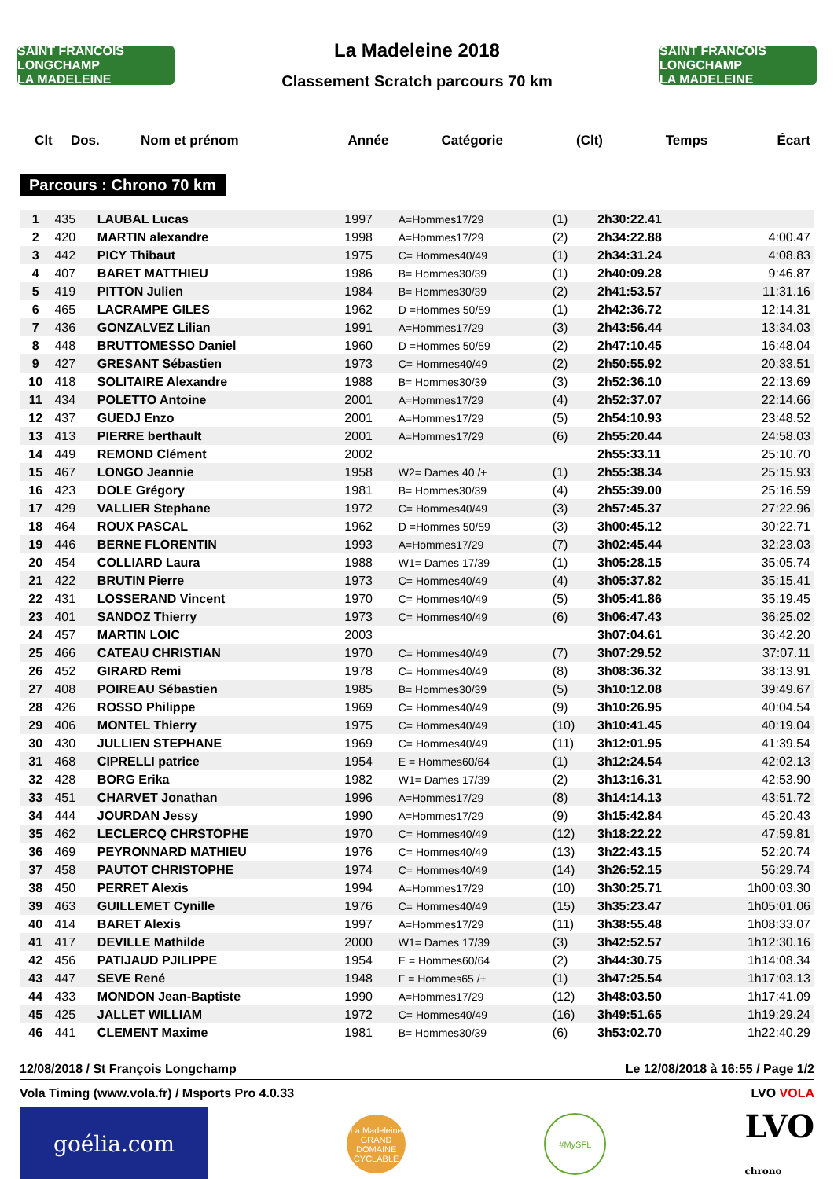SAINT FRANCOIS LONGCHAMP
LA MADELEINE
La Madeleine 2018
Classement Scratch parcours 70 km
SAINT FRANCOIS LONGCHAMP
LA MADELEINE
| Clt | Dos. | Nom et prénom | Année | Catégorie | (Clt) | Temps | Écart |
| --- | --- | --- | --- | --- | --- | --- | --- |
Parcours : Chrono 70 km
| 1 | 435 | LAUBAL Lucas | 1997 | A=Hommes17/29 | (1) | 2h30:22.41 | |
| 2 | 420 | MARTIN alexandre | 1998 | A=Hommes17/29 | (2) | 2h34:22.88 | 4:00.47 |
| 3 | 442 | PICY Thibaut | 1975 | C= Hommes40/49 | (1) | 2h34:31.24 | 4:08.83 |
| 4 | 407 | BARET MATTHIEU | 1986 | B= Hommes30/39 | (1) | 2h40:09.28 | 9:46.87 |
| 5 | 419 | PITTON Julien | 1984 | B= Hommes30/39 | (2) | 2h41:53.57 | 11:31.16 |
| 6 | 465 | LACRAMPE GILES | 1962 | D =Hommes 50/59 | (1) | 2h42:36.72 | 12:14.31 |
| 7 | 436 | GONZALVEZ Lilian | 1991 | A=Hommes17/29 | (3) | 2h43:56.44 | 13:34.03 |
| 8 | 448 | BRUTTOMESSO Daniel | 1960 | D =Hommes 50/59 | (2) | 2h47:10.45 | 16:48.04 |
| 9 | 427 | GRESANT Sébastien | 1973 | C= Hommes40/49 | (2) | 2h50:55.92 | 20:33.51 |
| 10 | 418 | SOLITAIRE Alexandre | 1988 | B= Hommes30/39 | (3) | 2h52:36.10 | 22:13.69 |
| 11 | 434 | POLETTO Antoine | 2001 | A=Hommes17/29 | (4) | 2h52:37.07 | 22:14.66 |
| 12 | 437 | GUEDJ Enzo | 2001 | A=Hommes17/29 | (5) | 2h54:10.93 | 23:48.52 |
| 13 | 413 | PIERRE berthault | 2001 | A=Hommes17/29 | (6) | 2h55:20.44 | 24:58.03 |
| 14 | 449 | REMOND Clément | 2002 | | | 2h55:33.11 | 25:10.70 |
| 15 | 467 | LONGO Jeannie | 1958 | W2= Dames 40 /+ | (1) | 2h55:38.34 | 25:15.93 |
| 16 | 423 | DOLE Grégory | 1981 | B= Hommes30/39 | (4) | 2h55:39.00 | 25:16.59 |
| 17 | 429 | VALLIER Stephane | 1972 | C= Hommes40/49 | (3) | 2h57:45.37 | 27:22.96 |
| 18 | 464 | ROUX PASCAL | 1962 | D =Hommes 50/59 | (3) | 3h00:45.12 | 30:22.71 |
| 19 | 446 | BERNE FLORENTIN | 1993 | A=Hommes17/29 | (7) | 3h02:45.44 | 32:23.03 |
| 20 | 454 | COLLIARD Laura | 1988 | W1= Dames 17/39 | (1) | 3h05:28.15 | 35:05.74 |
| 21 | 422 | BRUTIN Pierre | 1973 | C= Hommes40/49 | (4) | 3h05:37.82 | 35:15.41 |
| 22 | 431 | LOSSERAND Vincent | 1970 | C= Hommes40/49 | (5) | 3h05:41.86 | 35:19.45 |
| 23 | 401 | SANDOZ Thierry | 1973 | C= Hommes40/49 | (6) | 3h06:47.43 | 36:25.02 |
| 24 | 457 | MARTIN LOIC | 2003 | | | 3h07:04.61 | 36:42.20 |
| 25 | 466 | CATEAU CHRISTIAN | 1970 | C= Hommes40/49 | (7) | 3h07:29.52 | 37:07.11 |
| 26 | 452 | GIRARD Remi | 1978 | C= Hommes40/49 | (8) | 3h08:36.32 | 38:13.91 |
| 27 | 408 | POIREAU Sébastien | 1985 | B= Hommes30/39 | (5) | 3h10:12.08 | 39:49.67 |
| 28 | 426 | ROSSO Philippe | 1969 | C= Hommes40/49 | (9) | 3h10:26.95 | 40:04.54 |
| 29 | 406 | MONTEL Thierry | 1975 | C= Hommes40/49 | (10) | 3h10:41.45 | 40:19.04 |
| 30 | 430 | JULLIEN STEPHANE | 1969 | C= Hommes40/49 | (11) | 3h12:01.95 | 41:39.54 |
| 31 | 468 | CIPRELLI patrice | 1954 | E = Hommes60/64 | (1) | 3h12:24.54 | 42:02.13 |
| 32 | 428 | BORG Erika | 1982 | W1= Dames 17/39 | (2) | 3h13:16.31 | 42:53.90 |
| 33 | 451 | CHARVET Jonathan | 1996 | A=Hommes17/29 | (8) | 3h14:14.13 | 43:51.72 |
| 34 | 444 | JOURDAN Jessy | 1990 | A=Hommes17/29 | (9) | 3h15:42.84 | 45:20.43 |
| 35 | 462 | LECLERCQ CHRSTOPHE | 1970 | C= Hommes40/49 | (12) | 3h18:22.22 | 47:59.81 |
| 36 | 469 | PEYRONNARD MATHIEU | 1976 | C= Hommes40/49 | (13) | 3h22:43.15 | 52:20.74 |
| 37 | 458 | PAUTOT CHRISTOPHE | 1974 | C= Hommes40/49 | (14) | 3h26:52.15 | 56:29.74 |
| 38 | 450 | PERRET Alexis | 1994 | A=Hommes17/29 | (10) | 3h30:25.71 | 1h00:03.30 |
| 39 | 463 | GUILLEMET Cynille | 1976 | C= Hommes40/49 | (15) | 3h35:23.47 | 1h05:01.06 |
| 40 | 414 | BARET Alexis | 1997 | A=Hommes17/29 | (11) | 3h38:55.48 | 1h08:33.07 |
| 41 | 417 | DEVILLE Mathilde | 2000 | W1= Dames 17/39 | (3) | 3h42:52.57 | 1h12:30.16 |
| 42 | 456 | PATIJAUD PJILIPPE | 1954 | E = Hommes60/64 | (2) | 3h44:30.75 | 1h14:08.34 |
| 43 | 447 | SEVE René | 1948 | F = Hommes65 /+ | (1) | 3h47:25.54 | 1h17:03.13 |
| 44 | 433 | MONDON Jean-Baptiste | 1990 | A=Hommes17/29 | (12) | 3h48:03.50 | 1h17:41.09 |
| 45 | 425 | JALLET WILLIAM | 1972 | C= Hommes40/49 | (16) | 3h49:51.65 | 1h19:29.24 |
| 46 | 441 | CLEMENT Maxime | 1981 | B= Hommes30/39 | (6) | 3h53:02.70 | 1h22:40.29 |
12/08/2018 / St François Longchamp Le 12/08/2018 à 16:55 / Page 1/2
Vola Timing (www.vola.fr) / Msports Pro 4.0.33 LVO VOLA
goélia.com
La Madeleine
GRAND DOMAINE CYCLABLE
#MySFL
LVO
chrono